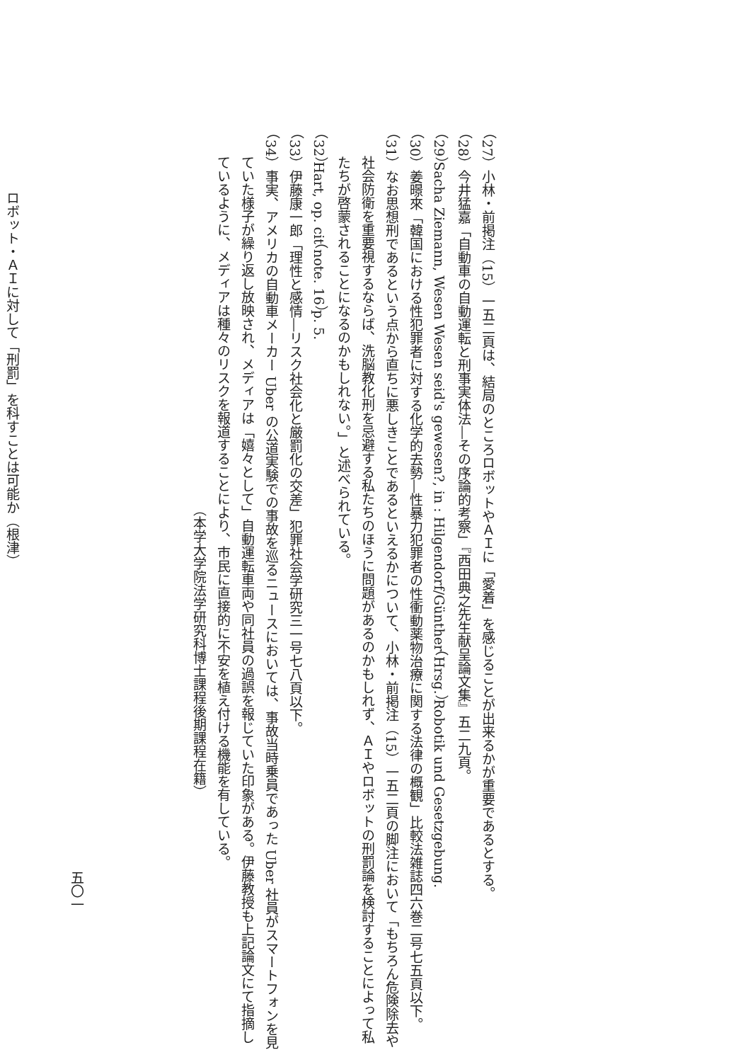（27）小林・前掲注（15）一五二頁は、結局のところロボットやＡＩに「愛着」を感じることが出来るかが重要であるとする。
（28）今井猛嘉「自動車の自動運転と刑事実体法―その序論的考察」『西田典之先生献呈論文集』五二九頁。
（29）Sacha Ziemann, Wesen Wesen seid's gewesen?, in : Hilgendorf/Günther（Hrsg.）Robotik und Gesetzgebung.
（30）姜暻來「韓国における性犯罪者に対する化学的去勢―性暴力犯罪者の性衝動薬物治療に関する法律の概観」比較法雑誌四六巻二号七五頁以下。
（31）なお思想刑であるという点から直ちに悪しきことであるといえるかについて、小林・前掲注（15）一五二頁の脚注において「もちろん危険除去や社会防衛を重要視するならば、洗脳教化刑を忌避する私たちのほうに問題があるのかもしれず、ＡＩやロボットの刑罰論を検討することによって私たちが啓蒙されることになるのかもしれない。」と述べられている。
（32）Hart, op. cit（note. 16）p. 5.
（33）伊藤康一郎「理性と感情―リスク社会化と厳罰化の交差」犯罪社会学研究三一号七八頁以下。
（34）事実、アメリカの自動車メーカー Uber の公道実験での事故を巡るニュースにおいては、事故当時乗員であった Uber 社員がスマートフォンを見ていた様子が繰り返し放映され、メディアは「嬉々として」自動運転車両や同社員の過誤を報じていた印象がある。伊藤教授も上記論文にて指摘しているように、メディアは種々のリスクを報道することにより、市民に直接的に不安を植え付ける機能を有している。
（本学大学院法学研究科博士課程後期課程在籍）
ロボット・ＡＩに対して「刑罰」を科すことは可能か（根津）
五〇一